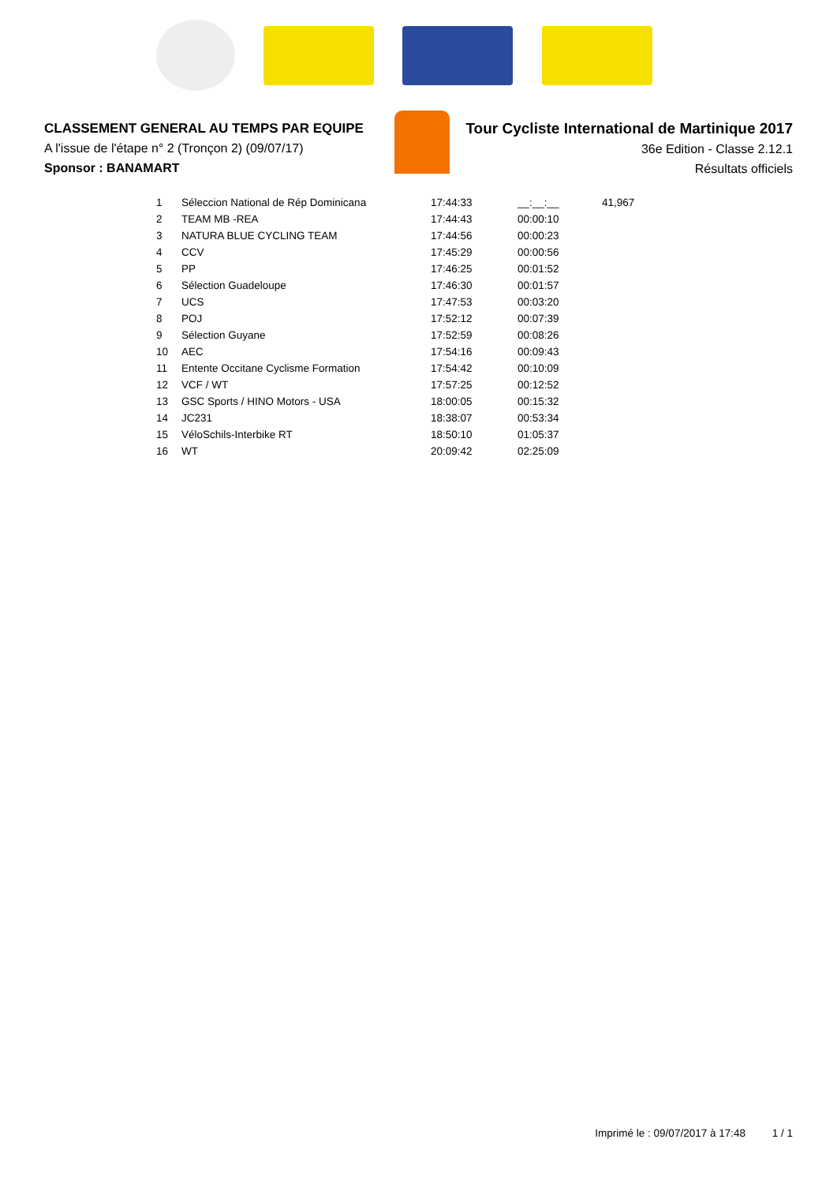CLASSEMENT GENERAL AU TEMPS PAR EQUIPE
A l'issue de l'étape n° 2 (Tronçon 2) (09/07/17)
Sponsor : BANAMART
Tour Cycliste International de Martinique 2017
36e Edition - Classe 2.12.1
Résultats officiels
| 1 | Séleccion National de Rép Dominicana | 17:44:33 | __:__:__ | 41,967 |
| 2 | TEAM MB -REA | 17:44:43 | 00:00:10 | |
| 3 | NATURA BLUE CYCLING TEAM | 17:44:56 | 00:00:23 | |
| 4 | CCV | 17:45:29 | 00:00:56 | |
| 5 | PP | 17:46:25 | 00:01:52 | |
| 6 | Sélection Guadeloupe | 17:46:30 | 00:01:57 | |
| 7 | UCS | 17:47:53 | 00:03:20 | |
| 8 | POJ | 17:52:12 | 00:07:39 | |
| 9 | Sélection Guyane | 17:52:59 | 00:08:26 | |
| 10 | AEC | 17:54:16 | 00:09:43 | |
| 11 | Entente Occitane Cyclisme Formation | 17:54:42 | 00:10:09 | |
| 12 | VCF / WT | 17:57:25 | 00:12:52 | |
| 13 | GSC Sports / HINO Motors - USA | 18:00:05 | 00:15:32 | |
| 14 | JC231 | 18:38:07 | 00:53:34 | |
| 15 | VéloSchils-Interbike RT | 18:50:10 | 01:05:37 | |
| 16 | WT | 20:09:42 | 02:25:09 | |
Imprimé le : 09/07/2017 à 17:48 1 / 1